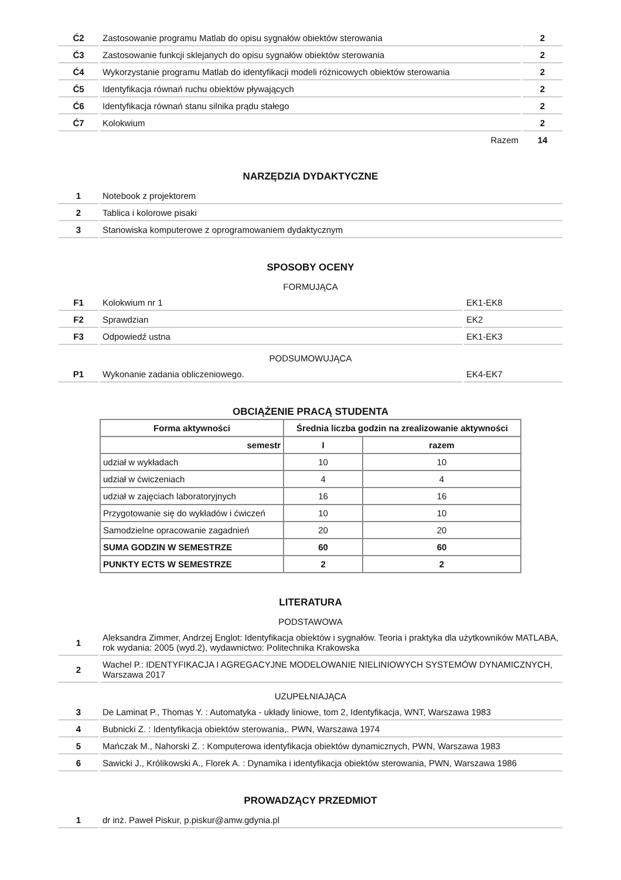| Ć2 | Zastosowanie programu Matlab do opisu sygnałów obiektów sterowania | 2 |
| Ć3 | Zastosowanie funkcji sklejanych do opisu sygnałów obiektów sterowania | 2 |
| Ć4 | Wykorzystanie programu Matlab do identyfikacji modeli różnicowych obiektów sterowania | 2 |
| Ć5 | Identyfikacja równań ruchu obiektów pływających | 2 |
| Ć6 | Identyfikacja równań stanu silnika prądu stałego | 2 |
| Ć7 | Kolokwium | 2 |
| | Razem | 14 |
NARZĘDZIA DYDAKTYCZNE
| 1 | Notebook z projektorem |
| 2 | Tablica i kolorowe pisaki |
| 3 | Stanowiska komputerowe z oprogramowaniem dydaktycznym |
SPOSOBY OCENY
FORMUJĄCA
| F1 | Kolokwium nr 1 | EK1-EK8 |
| F2 | Sprawdzian | EK2 |
| F3 | Odpowiedź ustna | EK1-EK3 |
PODSUMOWUJĄCA
| P1 | Wykonanie zadania obliczeniowego. | EK4-EK7 |
OBCIĄŻENIE PRACĄ STUDENTA
| Forma aktywności | Średnia liczba godzin na zrealizowanie aktywności | |
| --- | --- | --- |
| semestr | I | razem |
| udział w wykładach | 10 | 10 |
| udział w ćwiczeniach | 4 | 4 |
| udział w zajęciach laboratoryjnych | 16 | 16 |
| Przygotowanie się do wykładów i ćwiczeń | 10 | 10 |
| Samodzielne opracowanie zagadnień | 20 | 20 |
| SUMA GODZIN W SEMESTRZE | 60 | 60 |
| PUNKTY ECTS W SEMESTRZE | 2 | 2 |
LITERATURA
PODSTAWOWA
| 1 | Aleksandra Zimmer, Andrzej Englot: Identyfikacja obiektów i sygnałów. Teoria i praktyka dla użytkowników MATLABA, rok wydania: 2005 (wyd.2), wydawnictwo: Politechnika Krakowska |
| 2 | Wachel P.: IDENTYFIKACJA I AGREGACYJNE MODELOWANIE NIELINIOWYCH SYSTEMÓW DYNAMICZNYCH, Warszawa 2017 |
UZUPEŁNIAJĄCA
| 3 | De Laminat P., Thomas Y. : Automatyka - układy liniowe, tom 2, Identyfikacja, WNT, Warszawa 1983 |
| 4 | Bubnicki Z. : Identyfikacja obiektów sterowania,. PWN, Warszawa 1974 |
| 5 | Mańczak M., Nahorski Z. : Komputerowa identyfikacja obiektów dynamicznych, PWN, Warszawa 1983 |
| 6 | Sawicki J., Królikowski A., Florek A. : Dynamika i identyfikacja obiektów sterowania, PWN, Warszawa 1986 |
PROWADZĄCY PRZEDMIOT
| 1 | dr inż. Paweł Piskur, p.piskur@amw.gdynia.pl |